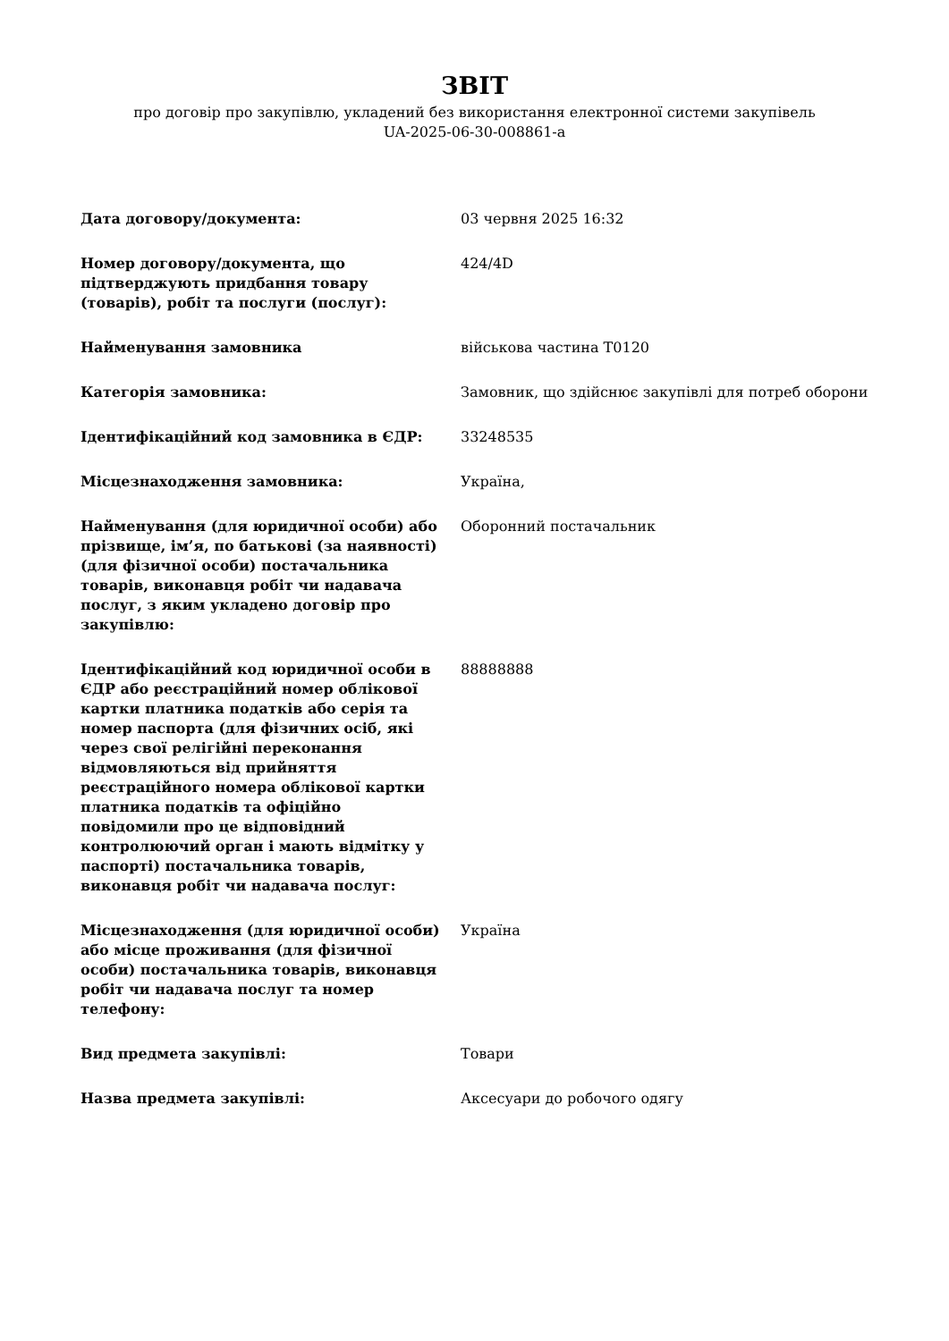ЗВІТ
про договір про закупівлю, укладений без використання електронної системи закупівель
UA-2025-06-30-008861-a
| Дата договору/документа: | 03 червня 2025 16:32 |
| Номер договору/документа, що підтверджують придбання товару (товарів), робіт та послуги (послуг): | 424/4D |
| Найменування замовника | військова частина Т0120 |
| Категорія замовника: | Замовник, що здійснює закупівлі для потреб оборони |
| Ідентифікаційний код замовника в ЄДР: | 33248535 |
| Місцезнаходження замовника: | Україна, |
| Найменування (для юридичної особи) або прізвище, ім’я, по батькові (за наявності) (для фізичної особи) постачальника товарів, виконавця робіт чи надавача послуг, з яким укладено договір про закупівлю: | Оборонний постачальник |
| Ідентифікаційний код юридичної особи в ЄДР або реєстраційний номер облікової картки платника податків або серія та номер паспорта (для фізичних осіб, які через свої релігійні переконання відмовляються від прийняття реєстраційного номера облікової картки платника податків та офіційно повідомили про це відповідний контролюючий орган і мають відмітку у паспорті) постачальника товарів, виконавця робіт чи надавача послуг: | 88888888 |
| Місцезнаходження (для юридичної особи) або місце проживання (для фізичної особи) постачальника товарів, виконавця робіт чи надавача послуг та номер телефону: | Україна |
| Вид предмета закупівлі: | Товари |
| Назва предмета закупівлі: | Аксесуари до робочого одягу |